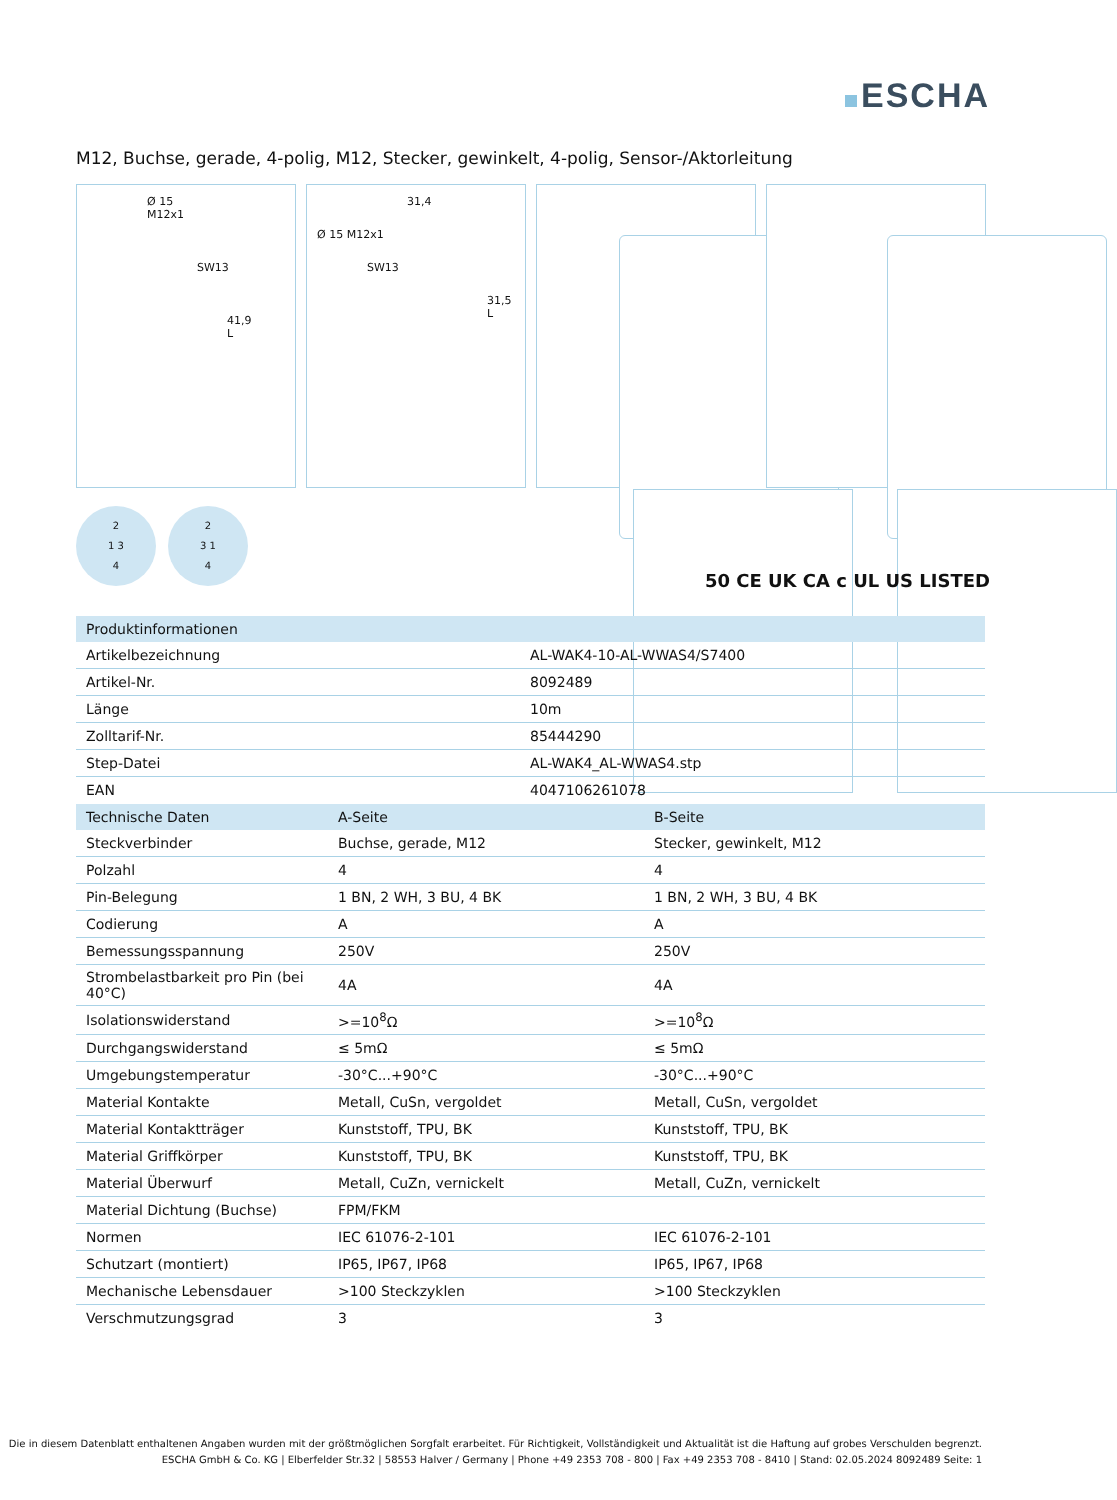ESCHA
M12, Buchse, gerade, 4-polig, M12, Stecker, gewinkelt, 4-polig, Sensor-/Aktorleitung
Ø 15
M12x1
SW13
41,9 L
31,4
Ø 15 M12x1
SW13
31,5 L
2
1 3
4
2
3 1
4
50 CE UK CA c UL US LISTED
| Produktinformationen | |
| --- | --- |
| Artikelbezeichnung | AL-WAK4-10-AL-WWAS4/S7400 |
| Artikel-Nr. | 8092489 |
| Länge | 10m |
| Zolltarif-Nr. | 85444290 |
| Step-Datei | AL-WAK4_AL-WWAS4.stp |
| EAN | 4047106261078 |
| Technische Daten | A-Seite | B-Seite |
| --- | --- | --- |
| Steckverbinder | Buchse, gerade, M12 | Stecker, gewinkelt, M12 |
| Polzahl | 4 | 4 |
| Pin-Belegung | 1 BN, 2 WH, 3 BU, 4 BK | 1 BN, 2 WH, 3 BU, 4 BK |
| Codierung | A | A |
| Bemessungsspannung | 250V | 250V |
| Strombelastbarkeit pro Pin (bei 40°C) | 4A | 4A |
| Isolationswiderstand | >=10<sup>8</sup>Ω | >=10<sup>8</sup>Ω |
| Durchgangswiderstand | ≤ 5mΩ | ≤ 5mΩ |
| Umgebungstemperatur | -30°C...+90°C | -30°C...+90°C |
| Material Kontakte | Metall, CuSn, vergoldet | Metall, CuSn, vergoldet |
| Material Kontaktträger | Kunststoff, TPU, BK | Kunststoff, TPU, BK |
| Material Griffkörper | Kunststoff, TPU, BK | Kunststoff, TPU, BK |
| Material Überwurf | Metall, CuZn, vernickelt | Metall, CuZn, vernickelt |
| Material Dichtung (Buchse) | FPM/FKM | |
| Normen | IEC 61076-2-101 | IEC 61076-2-101 |
| Schutzart (montiert) | IP65, IP67, IP68 | IP65, IP67, IP68 |
| Mechanische Lebensdauer | >100 Steckzyklen | >100 Steckzyklen |
| Verschmutzungsgrad | 3 | 3 |
Die in diesem Datenblatt enthaltenen Angaben wurden mit der größtmöglichen Sorgfalt erarbeitet. Für Richtigkeit, Vollständigkeit und Aktualität ist die Haftung auf grobes Verschulden begrenzt.
ESCHA GmbH & Co. KG | Elberfelder Str.32 | 58553 Halver / Germany | Phone +49 2353 708 - 800 | Fax +49 2353 708 - 8410 | Stand: 02.05.2024 8092489 Seite: 1